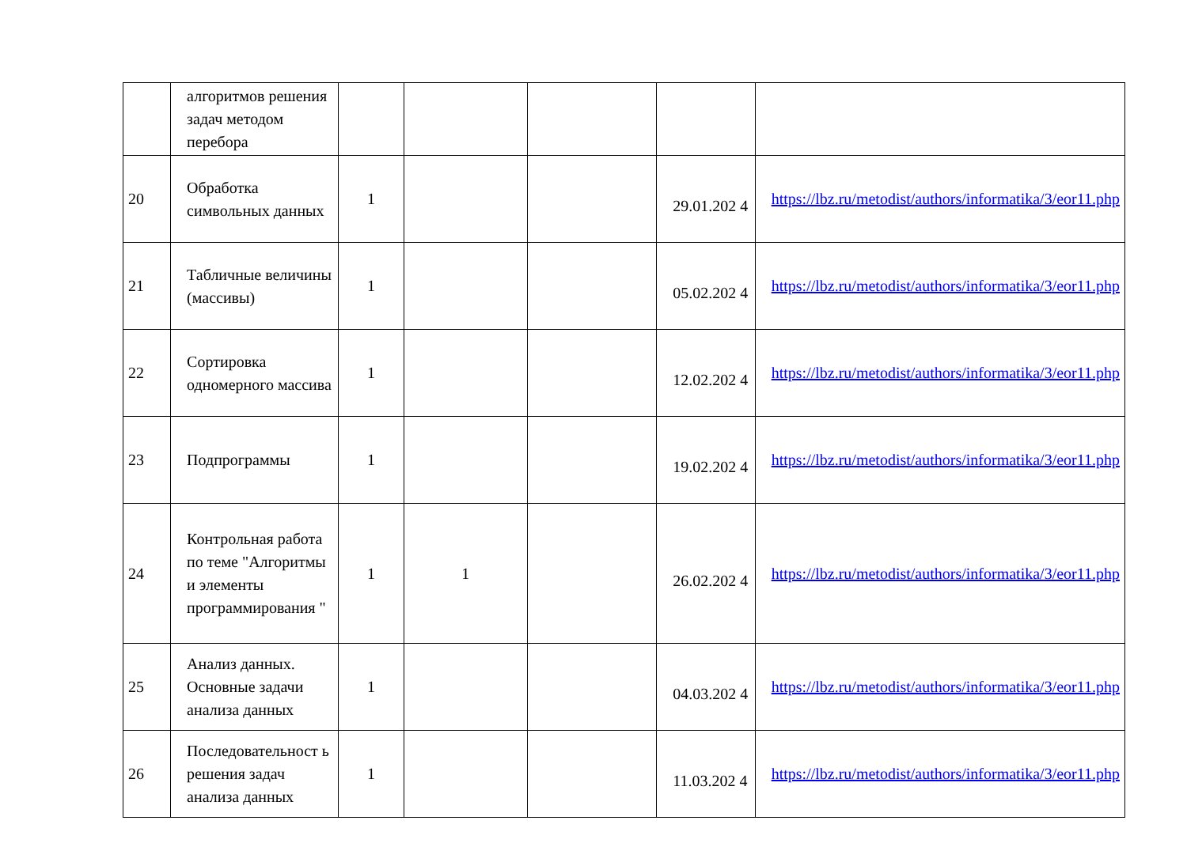| | алгоритмов решения задач методом перебора | | | | | |
| 20 | Обработка символьных данных | 1 | | | 29.01.202 4 | https://lbz.ru/metodist/authors/informatika/3/eor11.php |
| 21 | Табличные величины (массивы) | 1 | | | 05.02.202 4 | https://lbz.ru/metodist/authors/informatika/3/eor11.php |
| 22 | Сортировка одномерного массива | 1 | | | 12.02.202 4 | https://lbz.ru/metodist/authors/informatika/3/eor11.php |
| 23 | Подпрограммы | 1 | | | 19.02.202 4 | https://lbz.ru/metodist/authors/informatika/3/eor11.php |
| 24 | Контрольная работа по теме "Алгоритмы и элементы программирования " | 1 | 1 | | 26.02.202 4 | https://lbz.ru/metodist/authors/informatika/3/eor11.php |
| 25 | Анализ данных. Основные задачи анализа данных | 1 | | | 04.03.202 4 | https://lbz.ru/metodist/authors/informatika/3/eor11.php |
| 26 | Последовательност ь решения задач анализа данных | 1 | | | 11.03.202 4 | https://lbz.ru/metodist/authors/informatika/3/eor11.php |